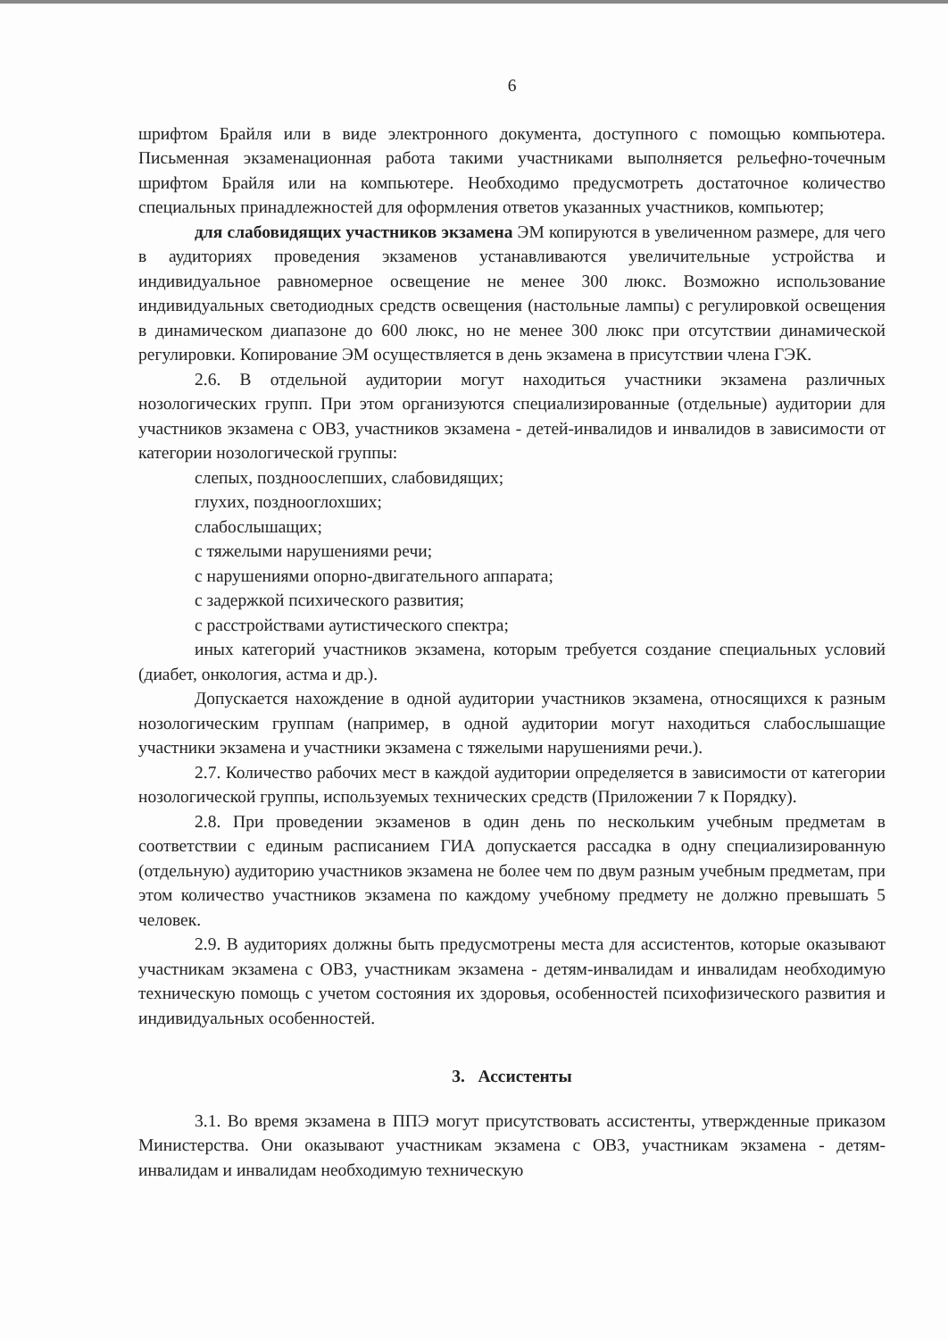6
шрифтом Брайля или в виде электронного документа, доступного с помощью компьютера. Письменная экзаменационная работа такими участниками выполняется рельефно-точечным шрифтом Брайля или на компьютере. Необходимо предусмотреть достаточное количество специальных принадлежностей для оформления ответов указанных участников, компьютер;
для слабовидящих участников экзамена ЭМ копируются в увеличенном размере, для чего в аудиториях проведения экзаменов устанавливаются увеличительные устройства и индивидуальное равномерное освещение не менее 300 люкс. Возможно использование индивидуальных светодиодных средств освещения (настольные лампы) с регулировкой освещения в динамическом диапазоне до 600 люкс, но не менее 300 люкс при отсутствии динамической регулировки. Копирование ЭМ осуществляется в день экзамена в присутствии члена ГЭК.
2.6. В отдельной аудитории могут находиться участники экзамена различных нозологических групп. При этом организуются специализированные (отдельные) аудитории для участников экзамена с ОВЗ, участников экзамена - детей-инвалидов и инвалидов в зависимости от категории нозологической группы:
слепых, поздноослепших, слабовидящих;
глухих, позднооглохших;
слабослышащих;
с тяжелыми нарушениями речи;
с нарушениями опорно-двигательного аппарата;
с задержкой психического развития;
с расстройствами аутистического спектра;
иных категорий участников экзамена, которым требуется создание специальных условий (диабет, онкология, астма и др.).
Допускается нахождение в одной аудитории участников экзамена, относящихся к разным нозологическим группам (например, в одной аудитории могут находиться слабослышащие участники экзамена и участники экзамена с тяжелыми нарушениями речи.).
2.7. Количество рабочих мест в каждой аудитории определяется в зависимости от категории нозологической группы, используемых технических средств (Приложении 7 к Порядку).
2.8. При проведении экзаменов в один день по нескольким учебным предметам в соответствии с единым расписанием ГИА допускается рассадка в одну специализированную (отдельную) аудиторию участников экзамена не более чем по двум разным учебным предметам, при этом количество участников экзамена по каждому учебному предмету не должно превышать 5 человек.
2.9. В аудиториях должны быть предусмотрены места для ассистентов, которые оказывают участникам экзамена с ОВЗ, участникам экзамена - детям-инвалидам и инвалидам необходимую техническую помощь с учетом состояния их здоровья, особенностей психофизического развития и индивидуальных особенностей.
3. Ассистенты
3.1. Во время экзамена в ППЭ могут присутствовать ассистенты, утвержденные приказом Министерства. Они оказывают участникам экзамена с ОВЗ, участникам экзамена - детям-инвалидам и инвалидам необходимую техническую